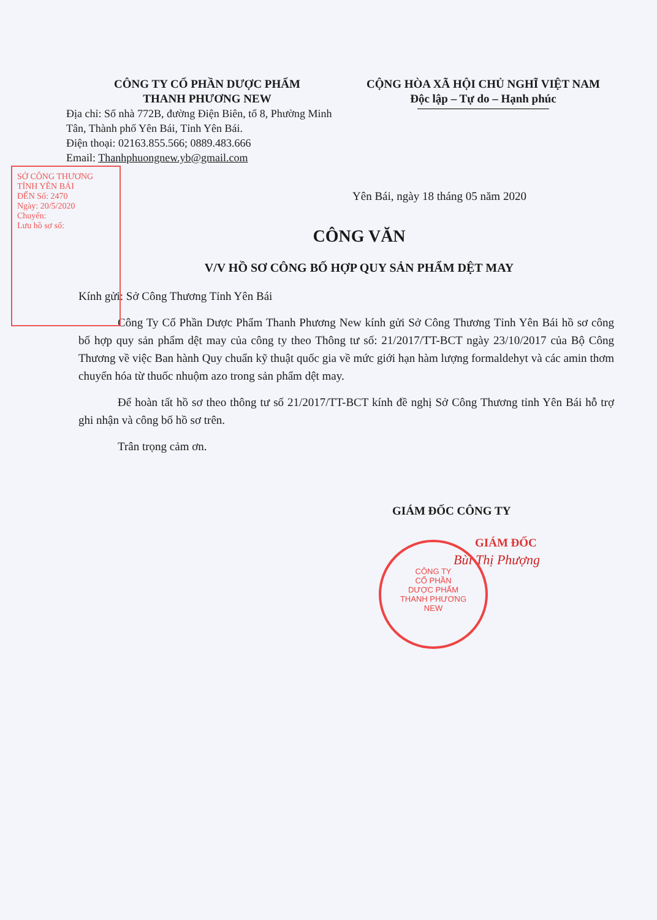CÔNG TY CỔ PHẦN DƯỢC PHẨM
THANH PHƯƠNG NEW
Địa chỉ: Số nhà 772B, đường Điện Biên, tổ 8, Phường Minh Tân, Thành phố Yên Bái, Tỉnh Yên Bái.
Điện thoại: 02163.855.566; 0889.483.666
Email: Thanhphuongnew.yb@gmail.com
CỘNG HÒA XÃ HỘI CHỦ NGHĨ VIỆT NAM
Độc lập – Tự do – Hạnh phúc
Yên Bái, ngày 18 tháng 05 năm 2020
CÔNG VĂN
V/V HỒ SƠ CÔNG BỐ HỢP QUY SẢN PHẨM DỆT MAY
Kính gửi: Sở Công Thương Tỉnh Yên Bái
Công Ty Cổ Phần Dược Phẩm Thanh Phương New kính gửi Sở Công Thương Tỉnh Yên Bái hồ sơ công bố hợp quy sản phẩm dệt may của công ty theo Thông tư số: 21/2017/TT-BCT ngày 23/10/2017 của Bộ Công Thương về việc Ban hành Quy chuẩn kỹ thuật quốc gia về mức giới hạn hàm lượng formaldehyt và các amin thơm chuyển hóa từ thuốc nhuộm azo trong sản phẩm dệt may.
Để hoàn tất hồ sơ theo thông tư số 21/2017/TT-BCT kính đề nghị Sở Công Thương tỉnh Yên Bái hỗ trợ ghi nhận và công bố hồ sơ trên.
Trân trọng cảm ơn.
GIÁM ĐỐC CÔNG TY
GIÁM ĐỐC
Bùi Thị Phượng
SỞ CÔNG THƯƠNG TỈNH YÊN BÁI
ĐẾN Số: 2470
Ngày: 20/5/2020
Chuyển:
Lưu hồ sơ số:
CÔNG TY
CỔ PHẦN
DƯỢC PHẨM
THANH PHƯƠNG
NEW